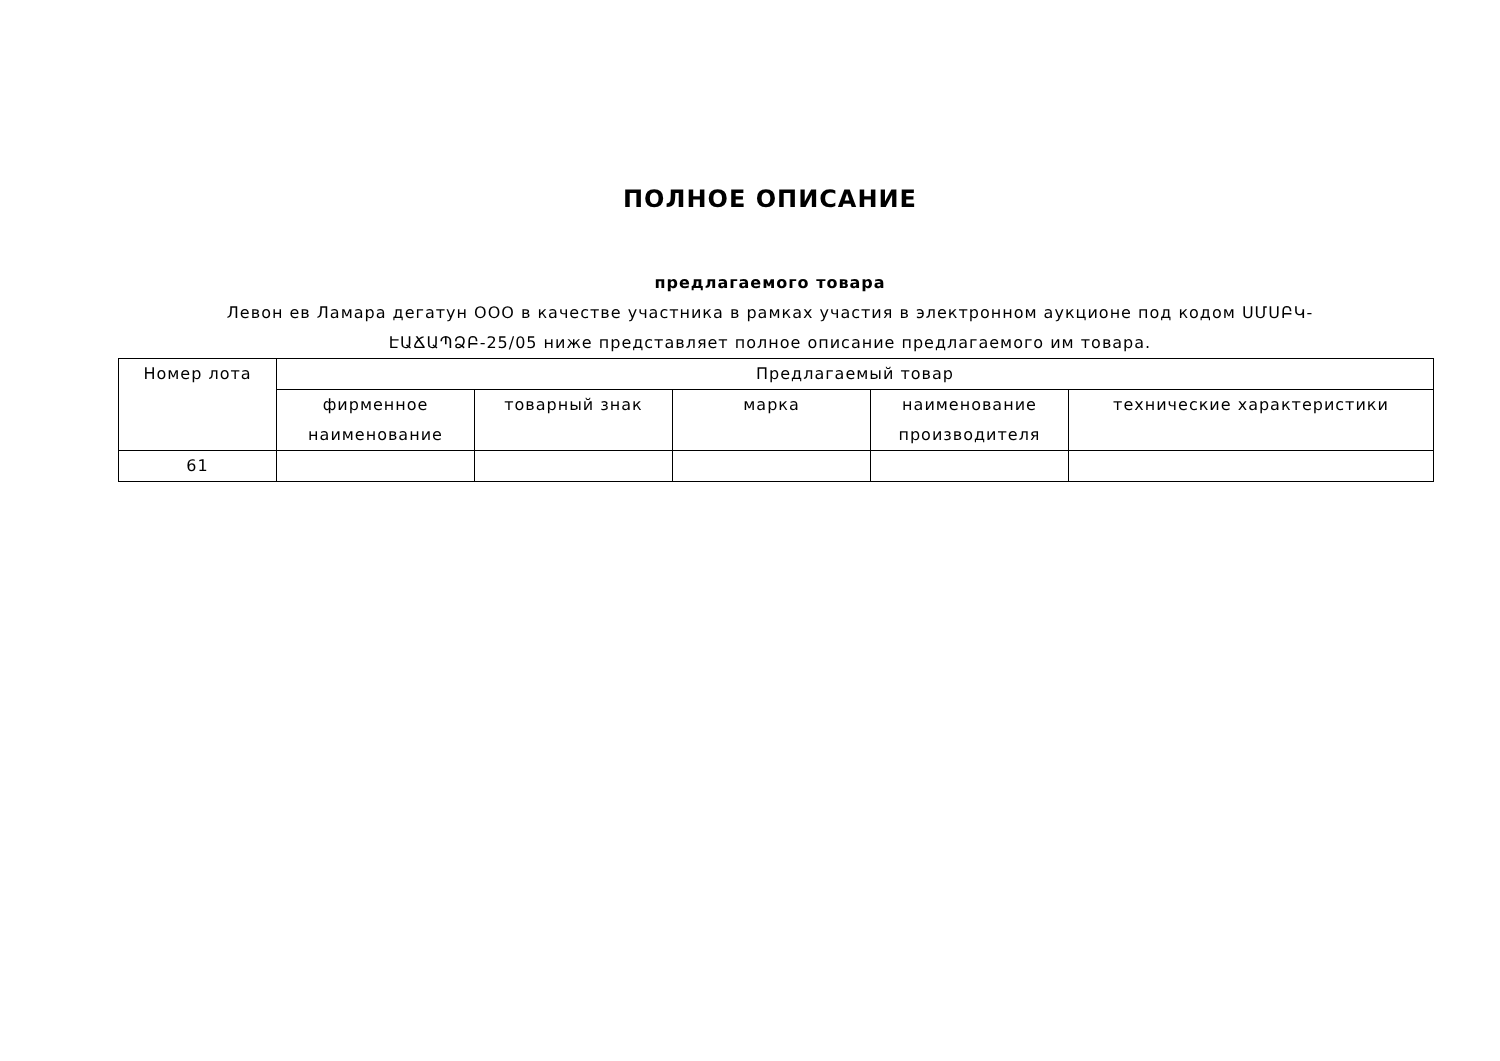ПОЛНОЕ ОПИСАНИЕ
предлагаемого товара
Левон ев Ламара дегатун ООО в качестве участника в рамках участия в электронном аукционе под кодом ՍՄՍԲԿ-ԷԱՃԱՊՁԲ-25/05 ниже представляет полное описание предлагаемого им товара.
| Номер лота | Предлагаемый товар | | | | |
| --- | --- | --- | --- | --- | --- |
| | фирменное наименование | товарный знак | марка | наименование производителя | технические характеристики |
| 61 | | | | | |